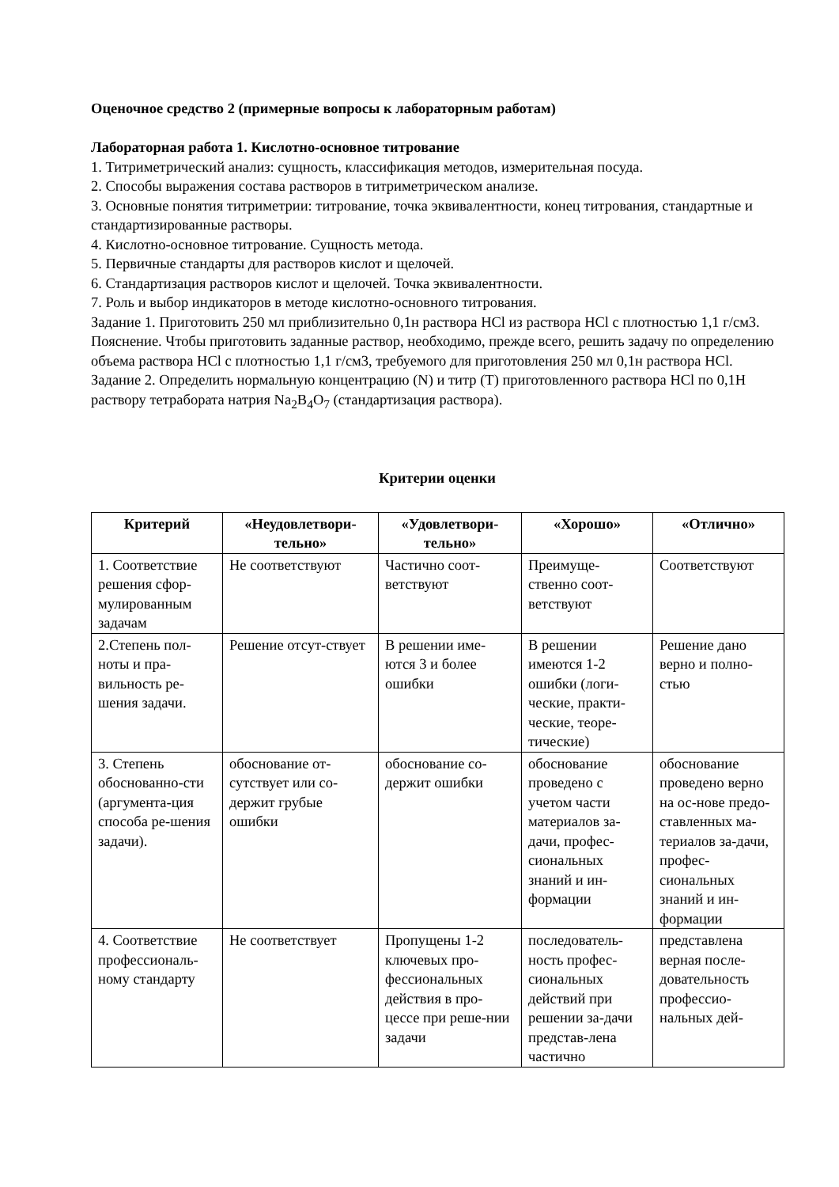Оценочное средство 2 (примерные вопросы к лабораторным работам)
Лабораторная работа 1. Кислотно-основное титрование
1. Титриметрический анализ: сущность, классификация методов, измерительная посуда.
2. Способы выражения состава растворов в титриметрическом анализе.
3. Основные понятия титриметрии: титрование, точка эквивалентности, конец титрования, стандартные и стандартизированные растворы.
4. Кислотно-основное титрование. Сущность метода.
5. Первичные стандарты для растворов кислот и щелочей.
6. Стандартизация растворов кислот и щелочей. Точка эквивалентности.
7. Роль и выбор индикаторов в методе кислотно-основного титрования.
Задание 1. Приготовить 250 мл приблизительно 0,1н раствора HCl из раствора HCl с плотностью 1,1 г/см3.
Пояснение. Чтобы приготовить заданные раствор, необходимо, прежде всего, решить задачу по определению объема раствора HCl с плотностью 1,1 г/см3, требуемого для приготовления 250 мл 0,1н раствора HCl.
Задание 2. Определить нормальную концентрацию (N) и титр (T) приготовленного раствора HCl по 0,1Н раствору тетрабората натрия Na<sub>2</sub>B<sub>4</sub>O<sub>7</sub> (стандартизация раствора).
Критерии оценки
| Критерий | «Неудовлетвори-тельно» | «Удовлетвори-тельно» | «Хорошо» | «Отлично» |
| --- | --- | --- | --- | --- |
| 1. Соответствие решения сфор-мулированным задачам | Не соответствуют | Частично соот-ветствуют | Преимуще-ственно соот-ветствуют | Соответствуют |
| 2.Степень пол-ноты и пра-вильность ре-шения задачи. | Решение отсут-ствует | В решении име-ются 3 и более ошибки | В решении имеются 1-2 ошибки (логи-ческие, практи-ческие, теоре-тические) | Решение дано верно и полно-стью |
| 3. Степень обоснованно-сти (аргумента-ция способа ре-шения задачи). | обоснование от-сутствует или со-держит грубые ошибки | обоснование со-держит ошибки | обоснование проведено с учетом части материалов за-дачи, профес-сиональных знаний и ин-формации | обоснование проведено верно на ос-нове предо-ставленных ма-териалов за-дачи, профес-сиональных знаний и ин-формации |
| 4. Соответствие профессиональ-ному стандарту | Не соответствует | Пропущены 1-2 ключевых про-фессиональных действия в про-цессе при реше-нии задачи | последователь-ность профес-сиональных действий при решении за-дачи представ-лена частично | представлена верная после-довательность профессио-нальных дей- |